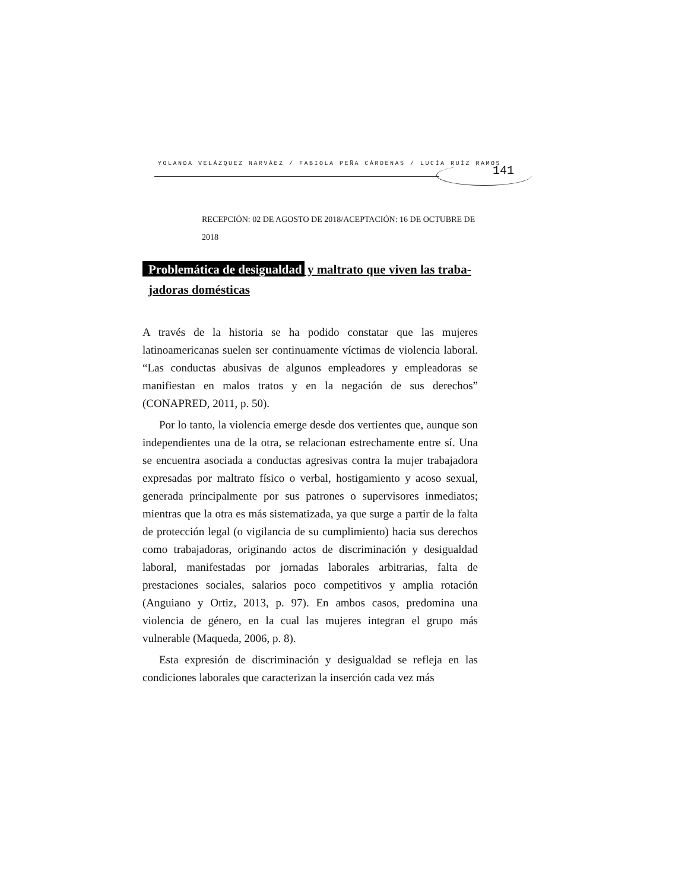YOLANDA VELÁZQUEZ NARVÁEZ / FABIOLA PEÑA CÁRDENAS / LUCÍA RUÍZ RAMOS
141
RECEPCIÓN: 02 DE AGOSTO DE 2018/ACEPTACIÓN: 16 DE OCTUBRE DE 2018
Problemática de desigualdad y maltrato que viven las traba-
jadoras domésticas
A través de la historia se ha podido constatar que las mujeres latinoamericanas suelen ser continuamente víctimas de violencia laboral. “Las conductas abusivas de algunos empleadores y empleadoras se manifiestan en malos tratos y en la negación de sus derechos” (CONAPRED, 2011, p. 50).
Por lo tanto, la violencia emerge desde dos vertientes que, aunque son independientes una de la otra, se relacionan estrechamente entre sí. Una se encuentra asociada a conductas agresivas contra la mujer trabajadora expresadas por maltrato físico o verbal, hostigamiento y acoso sexual, generada principalmente por sus patrones o supervisores inmediatos; mientras que la otra es más sistematizada, ya que surge a partir de la falta de protección legal (o vigilancia de su cumplimiento) hacia sus derechos como trabajadoras, originando actos de discriminación y desigualdad laboral, manifestadas por jornadas laborales arbitrarias, falta de prestaciones sociales, salarios poco competitivos y amplia rotación (Anguiano y Ortiz, 2013, p. 97). En ambos casos, predomina una violencia de género, en la cual las mujeres integran el grupo más vulnerable (Maqueda, 2006, p. 8).
Esta expresión de discriminación y desigualdad se refleja en las condiciones laborales que caracterizan la inserción cada vez más